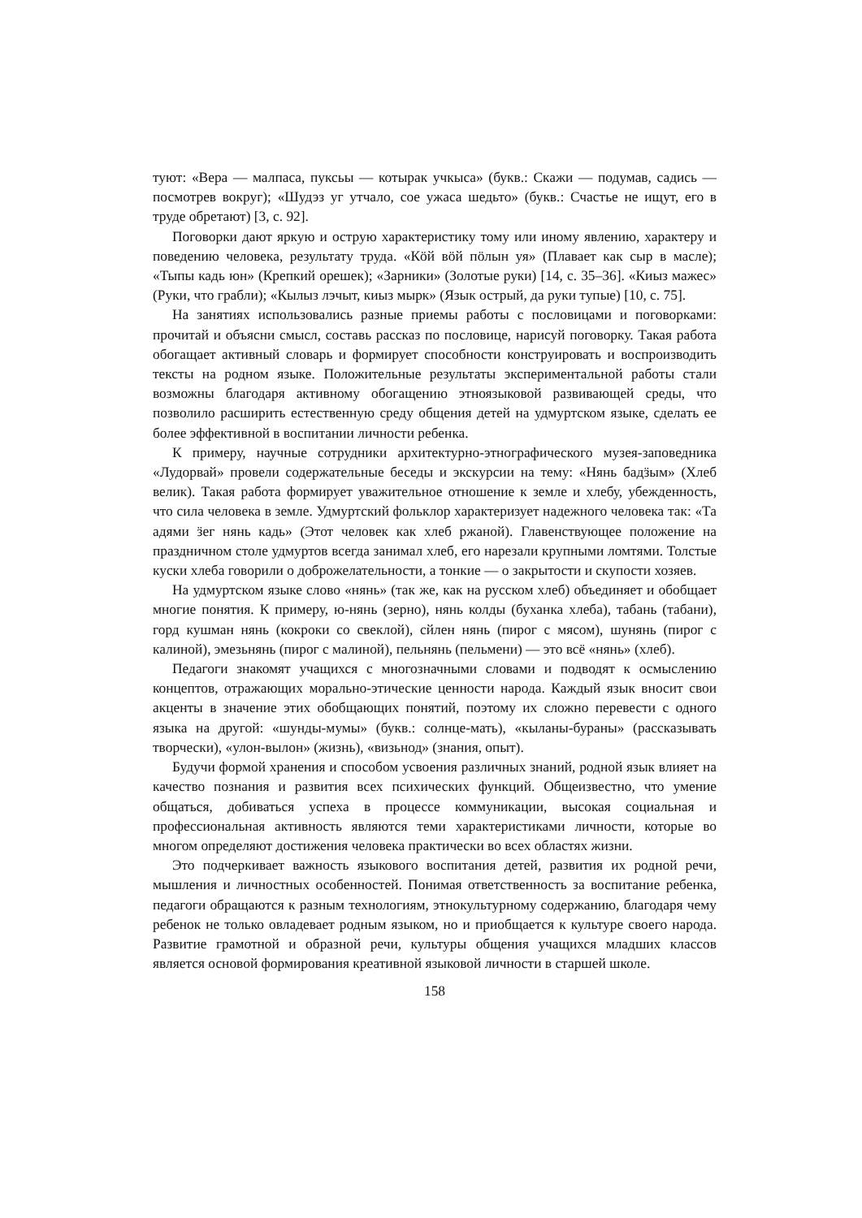туют: «Вера — малпаса, пуксьы — котырак учкыса» (букв.: Скажи — подумав, садись — посмотрев вокруг); «Шудэз уг утчало, сое ужаса шедьто» (букв.: Счастье не ищут, его в труде обретают) [3, с. 92].
Поговорки дают яркую и острую характеристику тому или иному явлению, характеру и поведению человека, результату труда. «Кӧй вӧй пӧлын уя» (Плавает как сыр в масле); «Тыпы кадь юн» (Крепкий орешек); «Зарники» (Золотые руки) [14, с. 35–36]. «Киыз мажес» (Руки, что грабли); «Кылыз лэчыт, киыз мырк» (Язык острый, да руки тупые) [10, с. 75].
На занятиях использовались разные приемы работы с пословицами и поговорками: прочитай и объясни смысл, составь рассказ по пословице, нарисуй поговорку. Такая работа обогащает активный словарь и формирует способности конструировать и воспроизводить тексты на родном языке. Положительные результаты экспериментальной работы стали возможны благодаря активному обогащению этноязыковой развивающей среды, что позволило расширить естественную среду общения детей на удмуртском языке, сделать ее более эффективной в воспитании личности ребенка.
К примеру, научные сотрудники архитектурно-этнографического музея-заповедника «Лудорвай» провели содержательные беседы и экскурсии на тему: «Нянь бадӟым» (Хлеб велик). Такая работа формирует уважительное отношение к земле и хлебу, убежденность, что сила человека в земле. Удмуртский фольклор характеризует надежного человека так: «Та адями ӟег нянь кадь» (Этот человек как хлеб ржаной). Главенствующее положение на праздничном столе удмуртов всегда занимал хлеб, его нарезали крупными ломтями. Толстые куски хлеба говорили о доброжелательности, а тонкие — о закрытости и скупости хозяев.
На удмуртском языке слово «нянь» (так же, как на русском хлеб) объединяет и обобщает многие понятия. К примеру, ю-нянь (зерно), нянь колды (буханка хлеба), табань (табани), горд кушман нянь (кокроки со свеклой), сйлен нянь (пирог с мясом), шунянь (пирог с калиной), эмезьнянь (пирог с малиной), пельнянь (пельмени) — это всё «нянь» (хлеб).
Педагоги знакомят учащихся с многозначными словами и подводят к осмыслению концептов, отражающих морально-этические ценности народа. Каждый язык вносит свои акценты в значение этих обобщающих понятий, поэтому их сложно перевести с одного языка на другой: «шунды-мумы» (букв.: солнце-мать), «кыланы-бураны» (рассказывать творчески), «улон-вылон» (жизнь), «визьнод» (знания, опыт).
Будучи формой хранения и способом усвоения различных знаний, родной язык влияет на качество познания и развития всех психических функций. Общеизвестно, что умение общаться, добиваться успеха в процессе коммуникации, высокая социальная и профессиональная активность являются теми характеристиками личности, которые во многом определяют достижения человека практически во всех областях жизни.
Это подчеркивает важность языкового воспитания детей, развития их родной речи, мышления и личностных особенностей. Понимая ответственность за воспитание ребенка, педагоги обращаются к разным технологиям, этнокультурному содержанию, благодаря чему ребенок не только овладевает родным языком, но и приобщается к культуре своего народа. Развитие грамотной и образной речи, культуры общения учащихся младших классов является основой формирования креативной языковой личности в старшей школе.
158